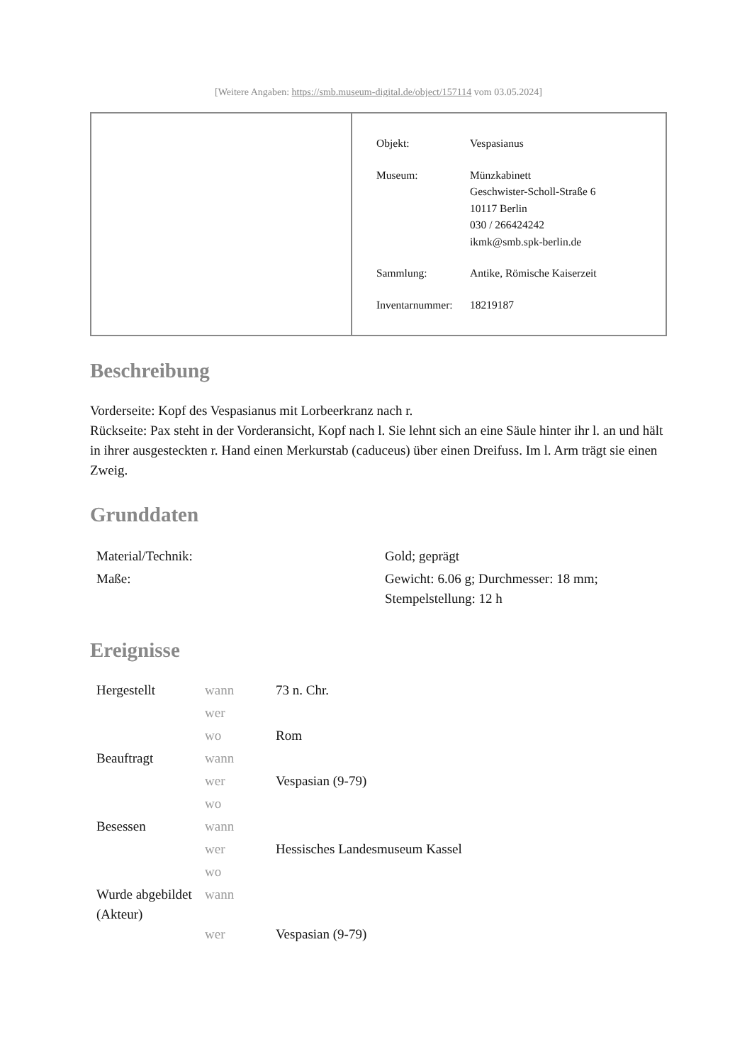[Weitere Angaben: https://smb.museum-digital.de/object/157114 vom 03.05.2024]
| Objekt: | Vespasianus |
| Museum: | Münzkabinett Geschwister-Scholl-Straße 6 10117 Berlin 030 / 266424242 ikmk@smb.spk-berlin.de |
| Sammlung: | Antike, Römische Kaiserzeit |
| Inventarnummer: | 18219187 |
Beschreibung
Vorderseite: Kopf des Vespasianus mit Lorbeerkranz nach r.
Rückseite: Pax steht in der Vorderansicht, Kopf nach l. Sie lehnt sich an eine Säule hinter ihr l. an und hält in ihrer ausgesteckten r. Hand einen Merkurstab (caduceus) über einen Dreifuss. Im l. Arm trägt sie einen Zweig.
Grunddaten
| Material/Technik: | Gold; geprägt |
| Maße: | Gewicht: 6.06 g; Durchmesser: 18 mm; Stempelstellung: 12 h |
Ereignisse
| Hergestellt | wann | 73 n. Chr. |
| | wer | |
| | wo | Rom |
| Beauftragt | wann | |
| | wer | Vespasian (9-79) |
| | wo | |
| Besessen | wann | |
| | wer | Hessisches Landesmuseum Kassel |
| | wo | |
| Wurde abgebildet (Akteur) | wann | |
| | wer | Vespasian (9-79) |